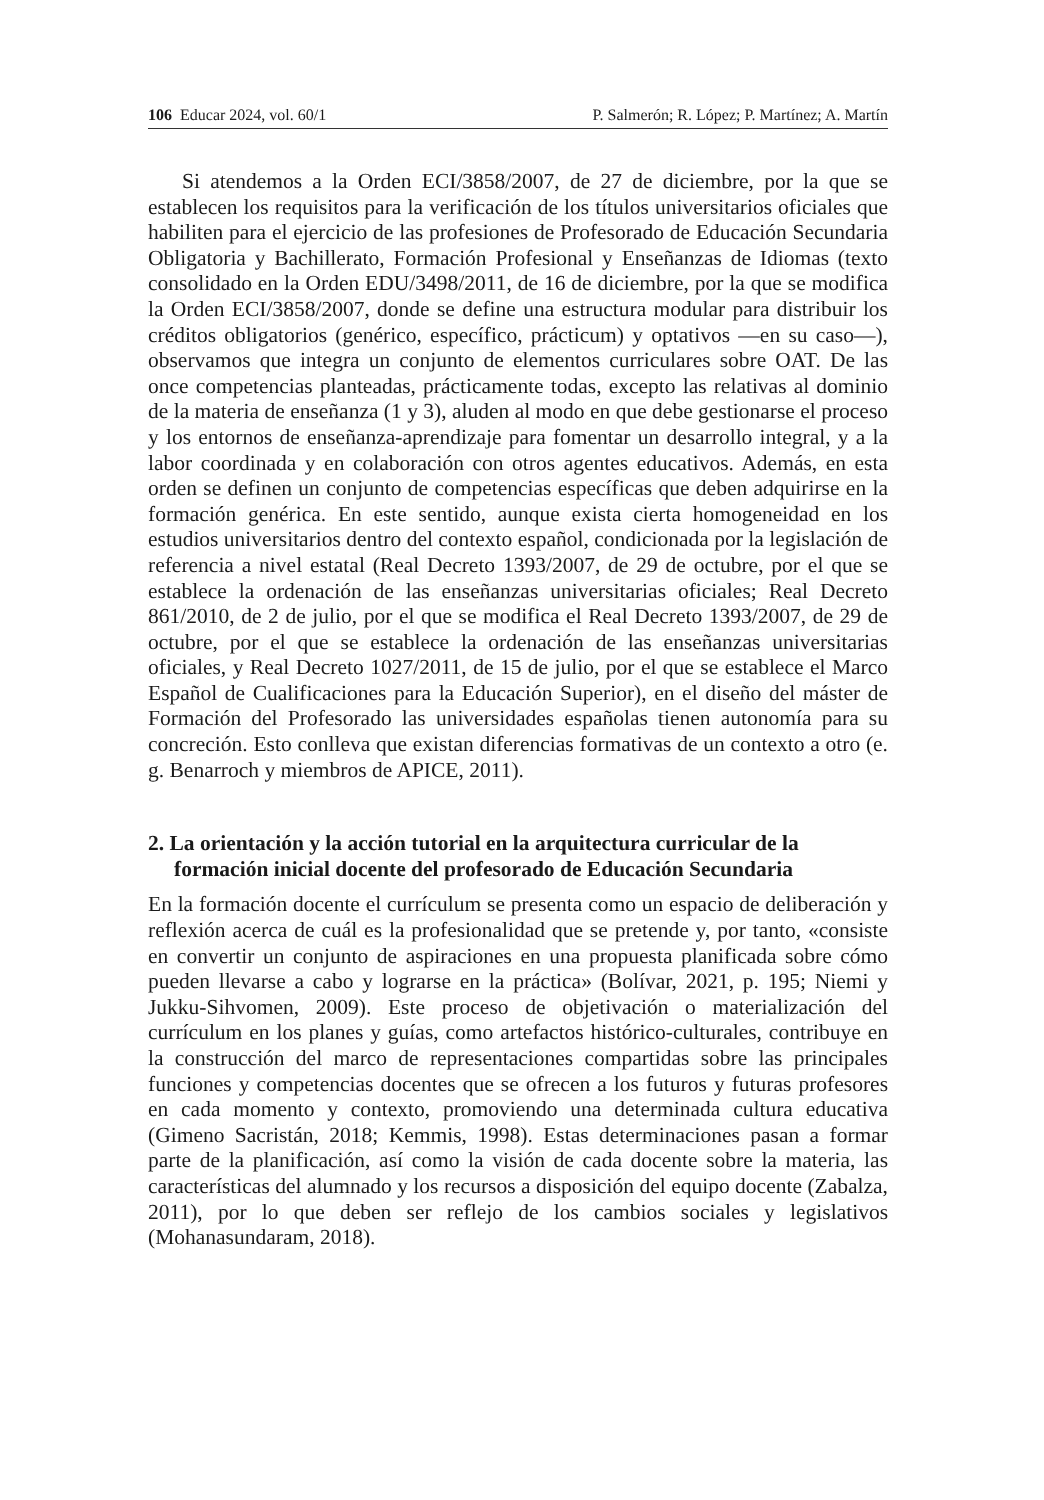106 Educar 2024, vol. 60/1 P. Salmerón; R. López; P. Martínez; A. Martín
Si atendemos a la Orden ECI/3858/2007, de 27 de diciembre, por la que se establecen los requisitos para la verificación de los títulos universitarios oficiales que habiliten para el ejercicio de las profesiones de Profesorado de Educación Secundaria Obligatoria y Bachillerato, Formación Profesional y Enseñanzas de Idiomas (texto consolidado en la Orden EDU/3498/2011, de 16 de diciembre, por la que se modifica la Orden ECI/3858/2007, donde se define una estructura modular para distribuir los créditos obligatorios (genérico, específico, prácticum) y optativos —en su caso—), observamos que integra un conjunto de elementos curriculares sobre OAT. De las once competencias planteadas, prácticamente todas, excepto las relativas al dominio de la materia de enseñanza (1 y 3), aluden al modo en que debe gestionarse el proceso y los entornos de enseñanza-aprendizaje para fomentar un desarrollo integral, y a la labor coordinada y en colaboración con otros agentes educativos. Además, en esta orden se definen un conjunto de competencias específicas que deben adquirirse en la formación genérica. En este sentido, aunque exista cierta homogeneidad en los estudios universitarios dentro del contexto español, condicionada por la legislación de referencia a nivel estatal (Real Decreto 1393/2007, de 29 de octubre, por el que se establece la ordenación de las enseñanzas universitarias oficiales; Real Decreto 861/2010, de 2 de julio, por el que se modifica el Real Decreto 1393/2007, de 29 de octubre, por el que se establece la ordenación de las enseñanzas universitarias oficiales, y Real Decreto 1027/2011, de 15 de julio, por el que se establece el Marco Español de Cualificaciones para la Educación Superior), en el diseño del máster de Formación del Profesorado las universidades españolas tienen autonomía para su concreción. Esto conlleva que existan diferencias formativas de un contexto a otro (e. g. Benarroch y miembros de APICE, 2011).
2. La orientación y la acción tutorial en la arquitectura curricular de la formación inicial docente del profesorado de Educación Secundaria
En la formación docente el currículum se presenta como un espacio de deliberación y reflexión acerca de cuál es la profesionalidad que se pretende y, por tanto, «consiste en convertir un conjunto de aspiraciones en una propuesta planificada sobre cómo pueden llevarse a cabo y lograrse en la práctica» (Bolívar, 2021, p. 195; Niemi y Jukku-Sihvomen, 2009). Este proceso de objetivación o materialización del currículum en los planes y guías, como artefactos histórico-culturales, contribuye en la construcción del marco de representaciones compartidas sobre las principales funciones y competencias docentes que se ofrecen a los futuros y futuras profesores en cada momento y contexto, promoviendo una determinada cultura educativa (Gimeno Sacristán, 2018; Kemmis, 1998). Estas determinaciones pasan a formar parte de la planificación, así como la visión de cada docente sobre la materia, las características del alumnado y los recursos a disposición del equipo docente (Zabalza, 2011), por lo que deben ser reflejo de los cambios sociales y legislativos (Mohanasundaram, 2018).